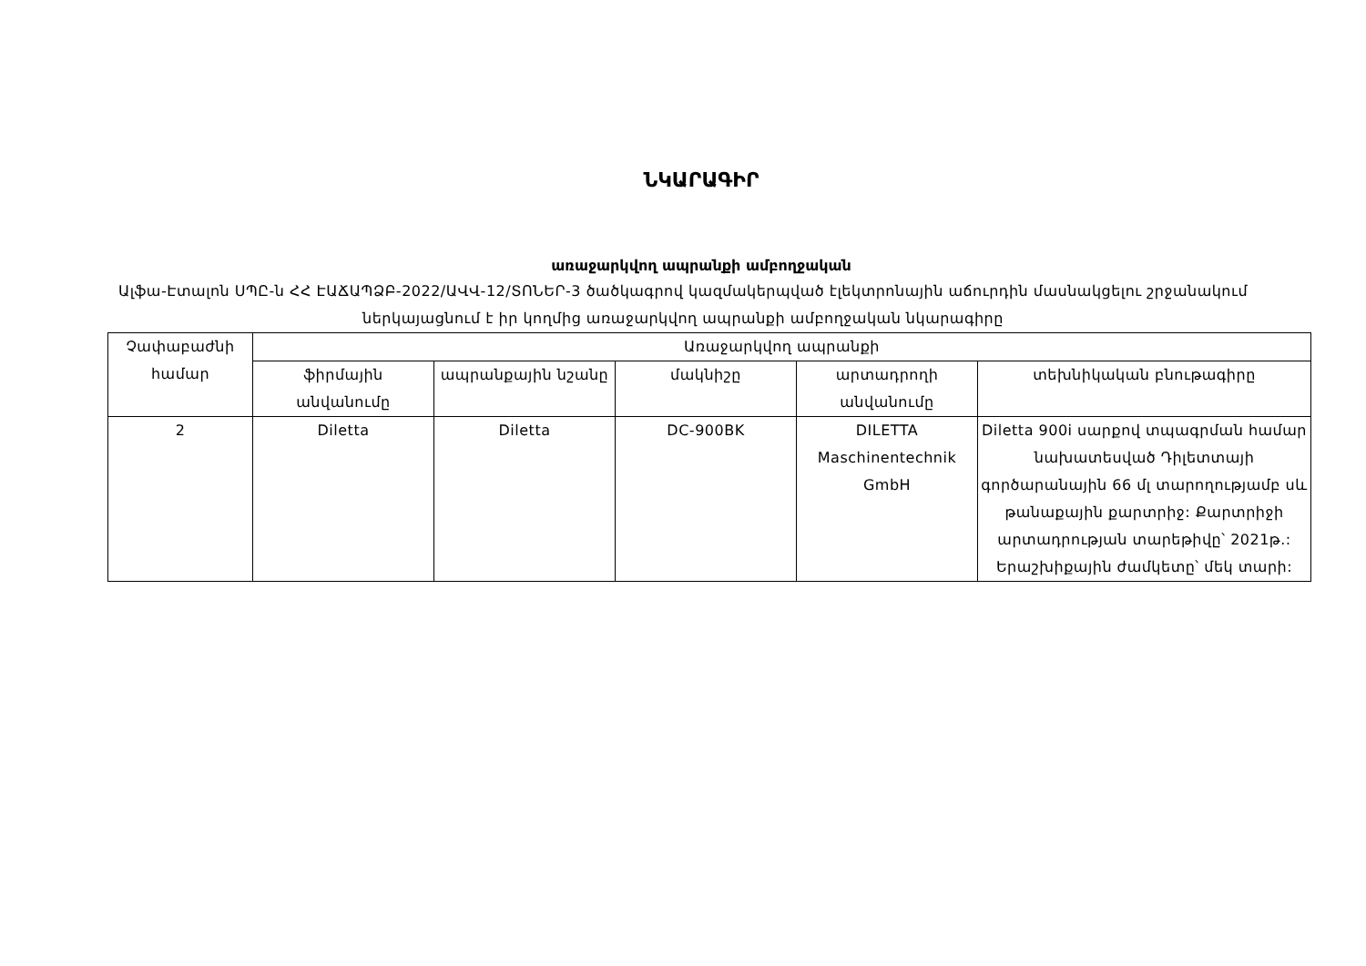ՆԿԱՐԱԳԻՐ
առաջարկվող ապրանքի ամբողջական
Ալֆա-Էտալոն ՍՊԸ-ն ՀՀ ԷԱՃԱՊՁԲ-2022/ԱՎՎ-12/ՏՈՆԵՐ-3 ծածկագրով կազմակերպված էլեկտրոնային աճուրդին մասնակցելու շրջանակում ներկայացնում է իր կողմից առաջարկվող ապրանքի ամբողջական նկարագիրը
| Չափաբաժնի համար | Առաջարկվող ապրանքի | | | | |
| --- | --- | --- | --- | --- | --- |
| | ֆիրմային անվանումը | ապրանքային նշանը | մակնիշը | արտադրողի անվանումը | տեխնիկական բնութագիրը |
| 2 | Diletta | Diletta | DC-900BK | DILETTA Maschinentechnik GmbH | Diletta 900i սարքով տպագրման համար նախատեսված Դիլետտայի գործարանային 66 մլ տարողությամբ սև թանաքային քարտրիջ: Քարտրիջի արտադրության տարեթիվը՝ 2021թ.: Երաշխիքային ժամկետը՝ մեկ տարի: |